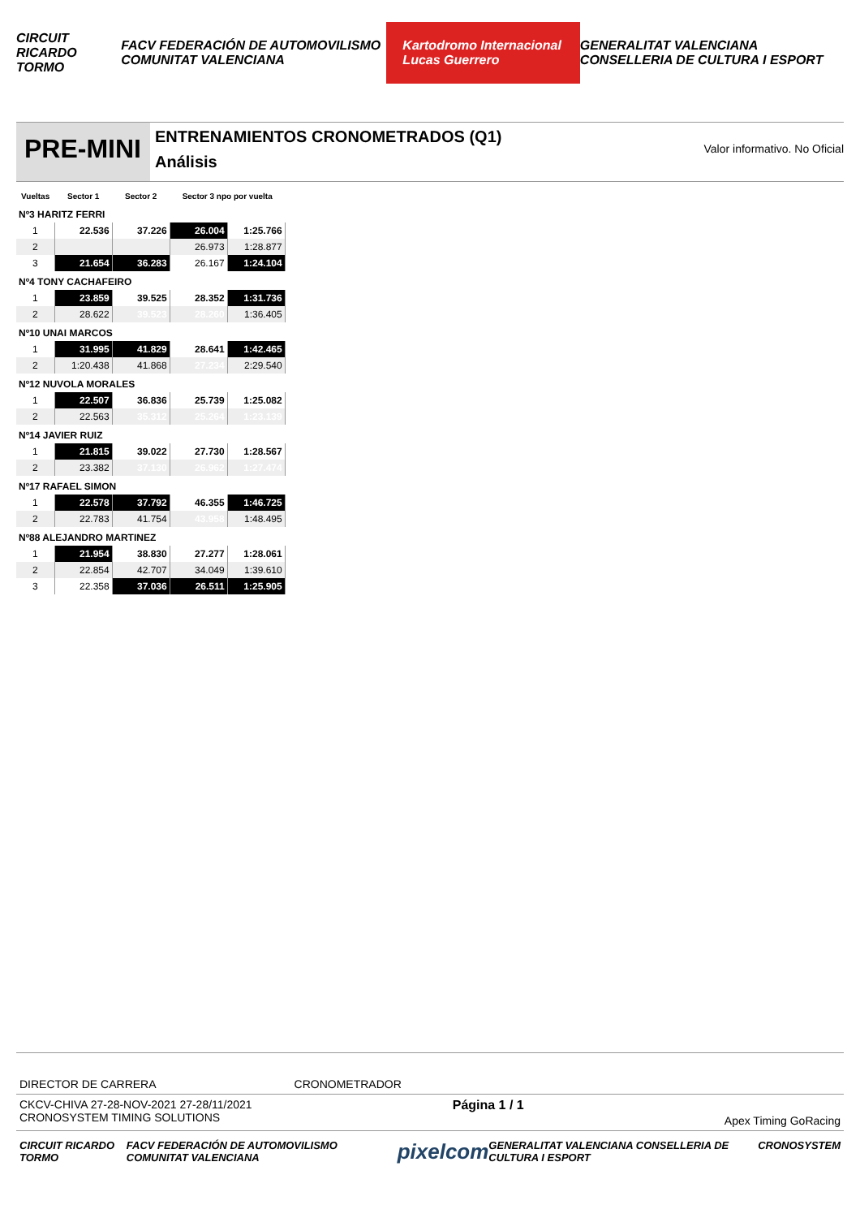CIRCUIT RICARDO TORMO FACV FEDERACIÓN DE AUTOMOVILISMO COMUNITAT VALENCIANA Kartodromo Internacional Lucas Guerrero GENERALITAT VALENCIANA CONSELLERIA DE CULTURA I ESPORT
PRE-MINI
ENTRENAMIENTOS CRONOMETRADOS (Q1)
Análisis
Valor informativo. No Oficial
| Vueltas | Sector 1 | Sector 2 | Sector 3 npo por vuelta | |
| --- | --- | --- | --- | --- |
| Nº3 HARITZ FERRI | | | | |
| 1 | 22.536 | 37.226 | 26.004 | 1:25.766 |
| 2 | | | 26.973 | 1:28.877 |
| 3 | 21.654 | 36.283 | 26.167 | 1:24.104 |
| Nº4 TONY CACHAFEIRO | | | | |
| 1 | 23.859 | 39.525 | 28.352 | 1:31.736 |
| 2 | 28.622 | 39.523 | 28.260 | 1:36.405 |
| Nº10 UNAI MARCOS | | | | |
| 1 | 31.995 | 41.829 | 28.641 | 1:42.465 |
| 2 | 1:20.438 | 41.868 | 27.234 | 2:29.540 |
| Nº12 NUVOLA MORALES | | | | |
| 1 | 22.507 | 36.836 | 25.739 | 1:25.082 |
| 2 | 22.563 | 35.312 | 25.264 | 1:23.139 |
| Nº14 JAVIER RUIZ | | | | |
| 1 | 21.815 | 39.022 | 27.730 | 1:28.567 |
| 2 | 23.382 | 37.130 | 26.962 | 1:27.474 |
| Nº17 RAFAEL SIMON | | | | |
| 1 | 22.578 | 37.792 | 46.355 | 1:46.725 |
| 2 | 22.783 | 41.754 | 43.958 | 1:48.495 |
| Nº88 ALEJANDRO MARTINEZ | | | | |
| 1 | 21.954 | 38.830 | 27.277 | 1:28.061 |
| 2 | 22.854 | 42.707 | 34.049 | 1:39.610 |
| 3 | 22.358 | 37.036 | 26.511 | 1:25.905 |
DIRECTOR DE CARRERA CRONOMETRADOR
CKCV-CHIVA 27-28-NOV-2021 27-28/11/2021
CRONOSYSTEM TIMING SOLUTIONS Página 1 / 1 Apex Timing GoRacing
CIRCUIT RICARDO TORMO FACV FEDERACIÓN DE AUTOMOVILISMO COMUNITAT VALENCIANA pixelcom GENERALITAT VALENCIANA CONSELLERIA DE CULTURA I ESPORT CRONOSYSTEM